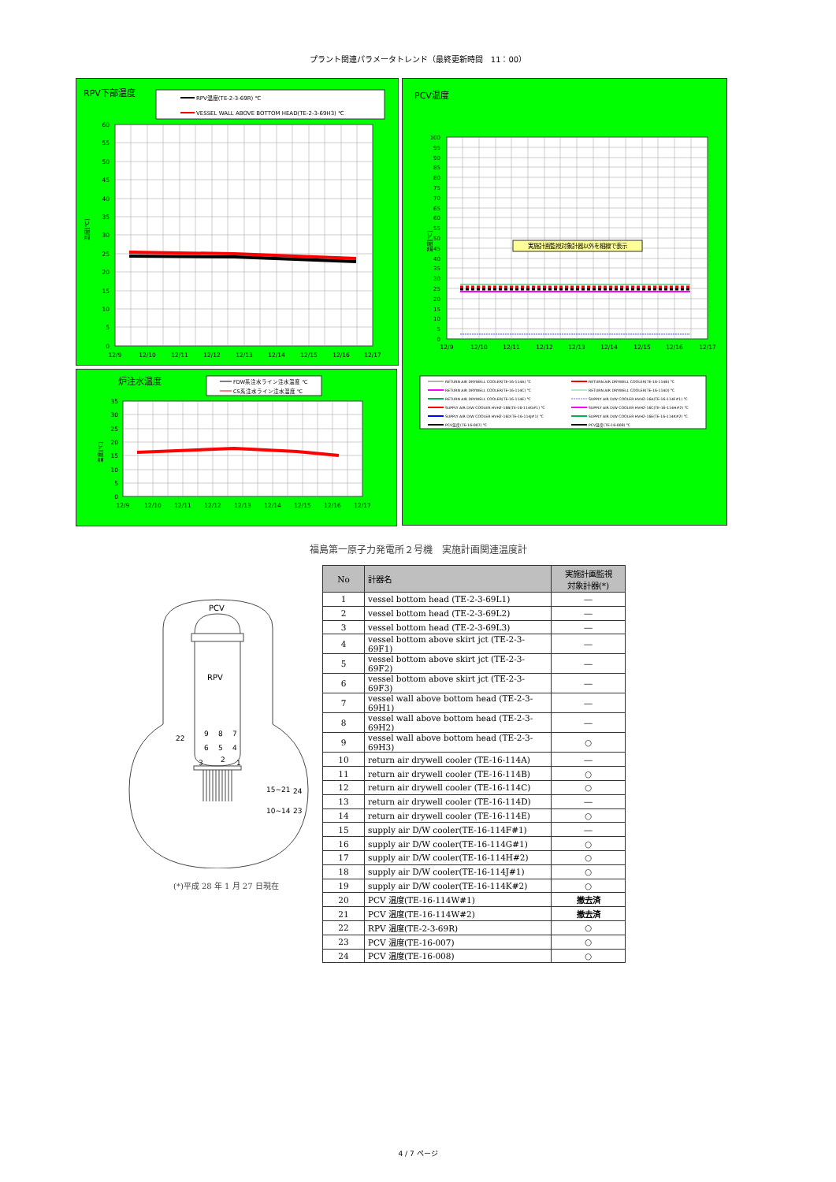プラント関連パラメータトレンド（最終更新時間　11：00）
RPV下部温度
RPV温度(TE-2-3-69R) ℃
VESSEL WALL ABOVE BOTTOM HEAD(TE-2-3-69H3) ℃
60
55
50
45
40
35
30
25
20
15
10
5
0
温度[℃]
12/9
12/10
12/11
12/12
12/13
12/14
12/15
12/16
12/17
炉注水温度
FDW系注水ライン注水温度 ℃
CS系注水ライン注水温度 ℃
35
30
25
20
15
10
5
0
温度[℃]
12/9
12/10
12/11
12/12
12/13
12/14
12/15
12/16
12/17
PCV温度
実施計画監視対象計器以外を細線で表示
100
95
90
85
80
75
70
65
60
55
50
45
40
35
30
25
20
15
10
5
0
温度[℃]
12/9
12/10
12/11
12/12
12/13
12/14
12/15
12/16
12/17
RETURN AIR DRYWELL COOLER(TE-16-114A) ℃
RETURN AIR DRYWELL COOLER(TE-16-114B) ℃
RETURN AIR DRYWELL COOLER(TE-16-114C) ℃
RETURN AIR DRYWELL COOLER(TE-16-114D) ℃
RETURN AIR DRYWELL COOLER(TE-16-114E) ℃
SUPPLY AIR D/W COOLER HVH2-16A(TE-16-114F#1) ℃
SUPPLY AIR D/W COOLER HVH2-16B(TE-16-114G#1) ℃
SUPPLY AIR D/W COOLER HVH2-16C(TE-16-114H#2) ℃
SUPPLY AIR D/W COOLER HVH2-16D(TE-16-114J#1) ℃
SUPPLY AIR D/W COOLER HVH2-16E(TE-16-114K#2) ℃
PCV温度(TE-16-007) ℃
PCV温度(TE-16-008) ℃
福島第一原子力発電所２号機　実施計画関連温度計
PCV
RPV
9
8
7
22
6
5
4
3
2
1
15~21
24
10~14
23
(*)平成 28 年 1 月 27 日現在
| No | 計器名 | 実施計画監視 対象計器(*) |
| --- | --- | --- |
| 1 | vessel bottom head (TE-2-3-69L1) | ― |
| 2 | vessel bottom head (TE-2-3-69L2) | ― |
| 3 | vessel bottom head (TE-2-3-69L3) | ― |
| 4 | vessel bottom above skirt jct (TE-2-3-69F1) | ― |
| 5 | vessel bottom above skirt jct (TE-2-3-69F2) | ― |
| 6 | vessel bottom above skirt jct (TE-2-3-69F3) | ― |
| 7 | vessel wall above bottom head (TE-2-3-69H1) | ― |
| 8 | vessel wall above bottom head (TE-2-3-69H2) | ― |
| 9 | vessel wall above bottom head (TE-2-3-69H3) | ○ |
| 10 | return air drywell cooler (TE-16-114A) | ― |
| 11 | return air drywell cooler (TE-16-114B) | ○ |
| 12 | return air drywell cooler (TE-16-114C) | ○ |
| 13 | return air drywell cooler (TE-16-114D) | ― |
| 14 | return air drywell cooler (TE-16-114E) | ○ |
| 15 | supply air D/W cooler(TE-16-114F#1) | ― |
| 16 | supply air D/W cooler(TE-16-114G#1) | ○ |
| 17 | supply air D/W cooler(TE-16-114H#2) | ○ |
| 18 | supply air D/W cooler(TE-16-114J#1) | ○ |
| 19 | supply air D/W cooler(TE-16-114K#2) | ○ |
| 20 | PCV 温度(TE-16-114W#1) | 撤去済 |
| 21 | PCV 温度(TE-16-114W#2) | 撤去済 |
| 22 | RPV 温度(TE-2-3-69R) | ○ |
| 23 | PCV 温度(TE-16-007) | ○ |
| 24 | PCV 温度(TE-16-008) | ○ |
4 / 7 ページ